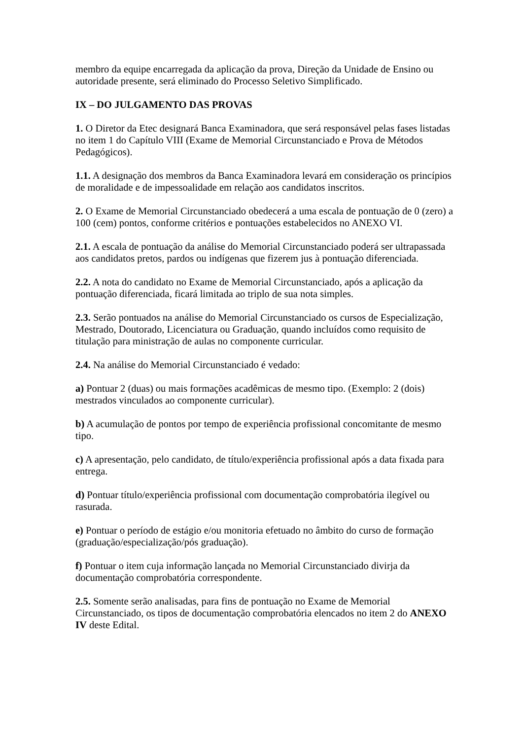membro da equipe encarregada da aplicação da prova, Direção da Unidade de Ensino ou autoridade presente, será eliminado do Processo Seletivo Simplificado.
IX – DO JULGAMENTO DAS PROVAS
1. O Diretor da Etec designará Banca Examinadora, que será responsável pelas fases listadas no item 1 do Capítulo VIII (Exame de Memorial Circunstanciado e Prova de Métodos Pedagógicos).
1.1. A designação dos membros da Banca Examinadora levará em consideração os princípios de moralidade e de impessoalidade em relação aos candidatos inscritos.
2. O Exame de Memorial Circunstanciado obedecerá a uma escala de pontuação de 0 (zero) a 100 (cem) pontos, conforme critérios e pontuações estabelecidos no ANEXO VI.
2.1. A escala de pontuação da análise do Memorial Circunstanciado poderá ser ultrapassada aos candidatos pretos, pardos ou indígenas que fizerem jus à pontuação diferenciada.
2.2. A nota do candidato no Exame de Memorial Circunstanciado, após a aplicação da pontuação diferenciada, ficará limitada ao triplo de sua nota simples.
2.3. Serão pontuados na análise do Memorial Circunstanciado os cursos de Especialização, Mestrado, Doutorado, Licenciatura ou Graduação, quando incluídos como requisito de titulação para ministração de aulas no componente curricular.
2.4. Na análise do Memorial Circunstanciado é vedado:
a) Pontuar 2 (duas) ou mais formações acadêmicas de mesmo tipo. (Exemplo: 2 (dois) mestrados vinculados ao componente curricular).
b) A acumulação de pontos por tempo de experiência profissional concomitante de mesmo tipo.
c) A apresentação, pelo candidato, de título/experiência profissional após a data fixada para entrega.
d) Pontuar título/experiência profissional com documentação comprobatória ilegível ou rasurada.
e) Pontuar o período de estágio e/ou monitoria efetuado no âmbito do curso de formação (graduação/especialização/pós graduação).
f) Pontuar o item cuja informação lançada no Memorial Circunstanciado divirja da documentação comprobatória correspondente.
2.5. Somente serão analisadas, para fins de pontuação no Exame de Memorial Circunstanciado, os tipos de documentação comprobatória elencados no item 2 do ANEXO IV deste Edital.